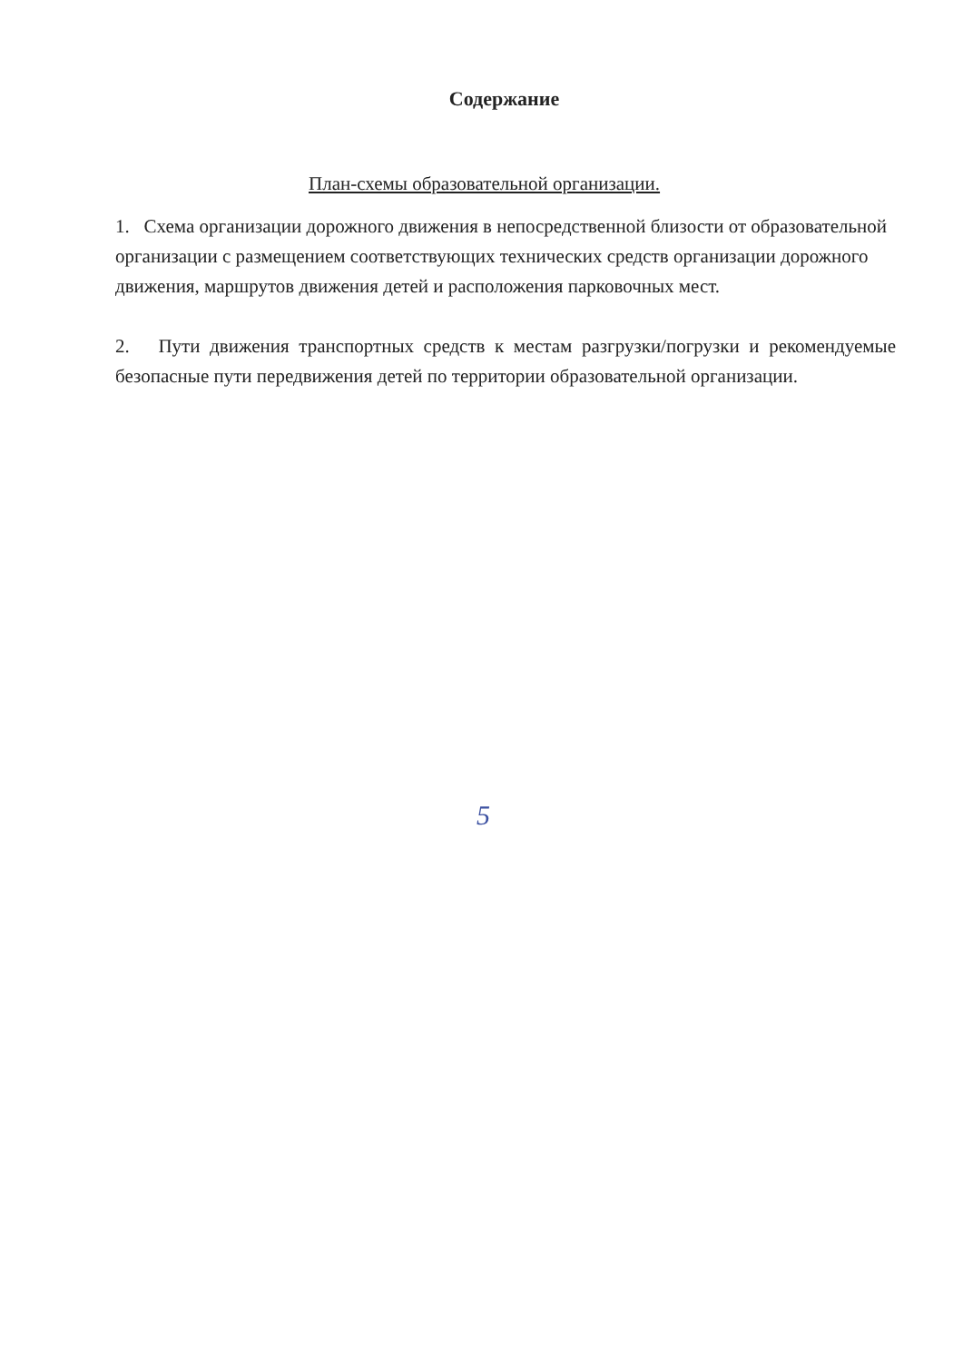Содержание
План-схемы образовательной организации.
1. Схема организации дорожного движения в непосредственной близости от образовательной организации с размещением соответствующих технических средств организации дорожного движения, маршрутов движения детей и расположения парковочных мест.
2. Пути движения транспортных средств к местам разгрузки/погрузки и рекомендуемые безопасные пути передвижения детей по территории образовательной организации.
5